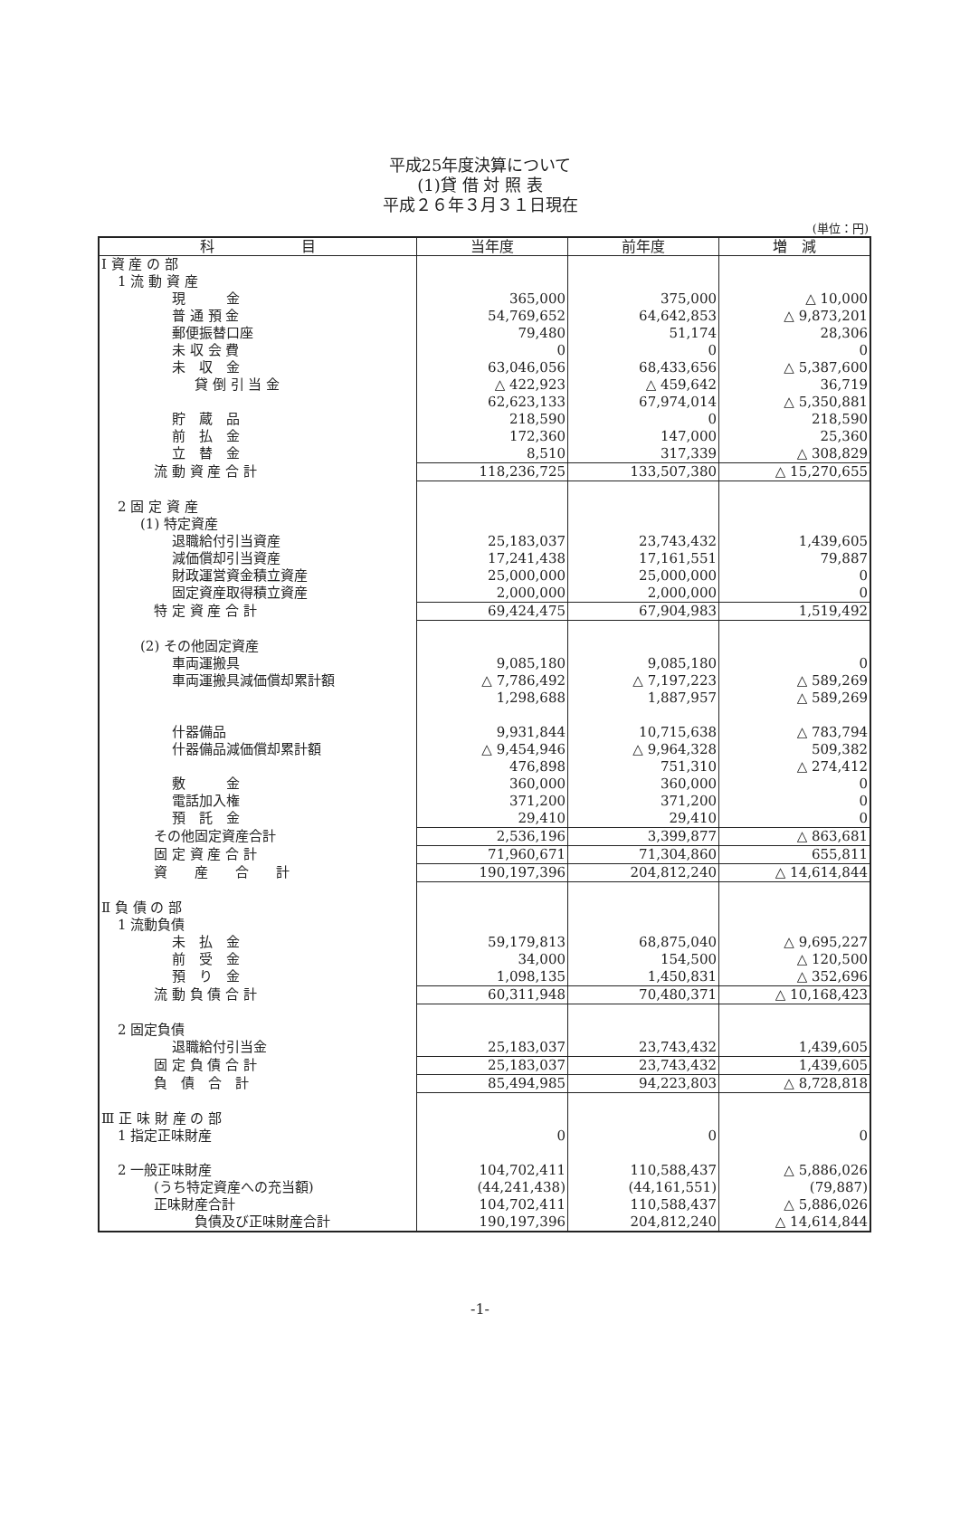平成25年度決算について
(1)貸 借 対 照 表
平成２６年３月３１日現在
(単位：円)
| 科 目 | 当年度 | 前年度 | 増 減 |
| --- | --- | --- | --- |
| Ⅰ 資 産 の 部 | | | |
| 1 流 動 資 産 | | | |
| 現 金 | 365,000 | 375,000 | △ 10,000 |
| 普 通 預 金 | 54,769,652 | 64,642,853 | △ 9,873,201 |
| 郵便振替口座 | 79,480 | 51,174 | 28,306 |
| 未 収 会 費 | 0 | 0 | 0 |
| 未 収 金 | 63,046,056 | 68,433,656 | △ 5,387,600 |
| 貸 倒 引 当 金 | △ 422,923 | △ 459,642 | 36,719 |
| | 62,623,133 | 67,974,014 | △ 5,350,881 |
| 貯 蔵 品 | 218,590 | 0 | 218,590 |
| 前 払 金 | 172,360 | 147,000 | 25,360 |
| 立 替 金 | 8,510 | 317,339 | △ 308,829 |
| 流 動 資 産 合 計 | 118,236,725 | 133,507,380 | △ 15,270,655 |
| 2 固 定 資 産 | | | |
| (1) 特定資産 | | | |
| 退職給付引当資産 | 25,183,037 | 23,743,432 | 1,439,605 |
| 減価償却引当資産 | 17,241,438 | 17,161,551 | 79,887 |
| 財政運営資金積立資産 | 25,000,000 | 25,000,000 | 0 |
| 固定資産取得積立資産 | 2,000,000 | 2,000,000 | 0 |
| 特 定 資 産 合 計 | 69,424,475 | 67,904,983 | 1,519,492 |
| (2) その他固定資産 | | | |
| 車両運搬具 | 9,085,180 | 9,085,180 | 0 |
| 車両運搬具減価償却累計額 | △ 7,786,492 | △ 7,197,223 | △ 589,269 |
| | 1,298,688 | 1,887,957 | △ 589,269 |
| 什器備品 | 9,931,844 | 10,715,638 | △ 783,794 |
| 什器備品減価償却累計額 | △ 9,454,946 | △ 9,964,328 | 509,382 |
| | 476,898 | 751,310 | △ 274,412 |
| 敷 金 | 360,000 | 360,000 | 0 |
| 電話加入権 | 371,200 | 371,200 | 0 |
| 預 託 金 | 29,410 | 29,410 | 0 |
| その他固定資産合計 | 2,536,196 | 3,399,877 | △ 863,681 |
| 固 定 資 産 合 計 | 71,960,671 | 71,304,860 | 655,811 |
| 資 産 合 計 | 190,197,396 | 204,812,240 | △ 14,614,844 |
| Ⅱ 負 債 の 部 | | | |
| 1 流動負債 | | | |
| 未 払 金 | 59,179,813 | 68,875,040 | △ 9,695,227 |
| 前 受 金 | 34,000 | 154,500 | △ 120,500 |
| 預 り 金 | 1,098,135 | 1,450,831 | △ 352,696 |
| 流 動 負 債 合 計 | 60,311,948 | 70,480,371 | △ 10,168,423 |
| 2 固定負債 | | | |
| 退職給付引当金 | 25,183,037 | 23,743,432 | 1,439,605 |
| 固 定 負 債 合 計 | 25,183,037 | 23,743,432 | 1,439,605 |
| 負 債 合 計 | 85,494,985 | 94,223,803 | △ 8,728,818 |
| Ⅲ 正 味 財 産 の 部 | | | |
| 1 指定正味財産 | 0 | 0 | 0 |
| 2 一般正味財産 | 104,702,411 | 110,588,437 | △ 5,886,026 |
| (うち特定資産への充当額) | (44,241,438) | (44,161,551) | (79,887) |
| 正味財産合計 | 104,702,411 | 110,588,437 | △ 5,886,026 |
| 負債及び正味財産合計 | 190,197,396 | 204,812,240 | △ 14,614,844 |
-1-